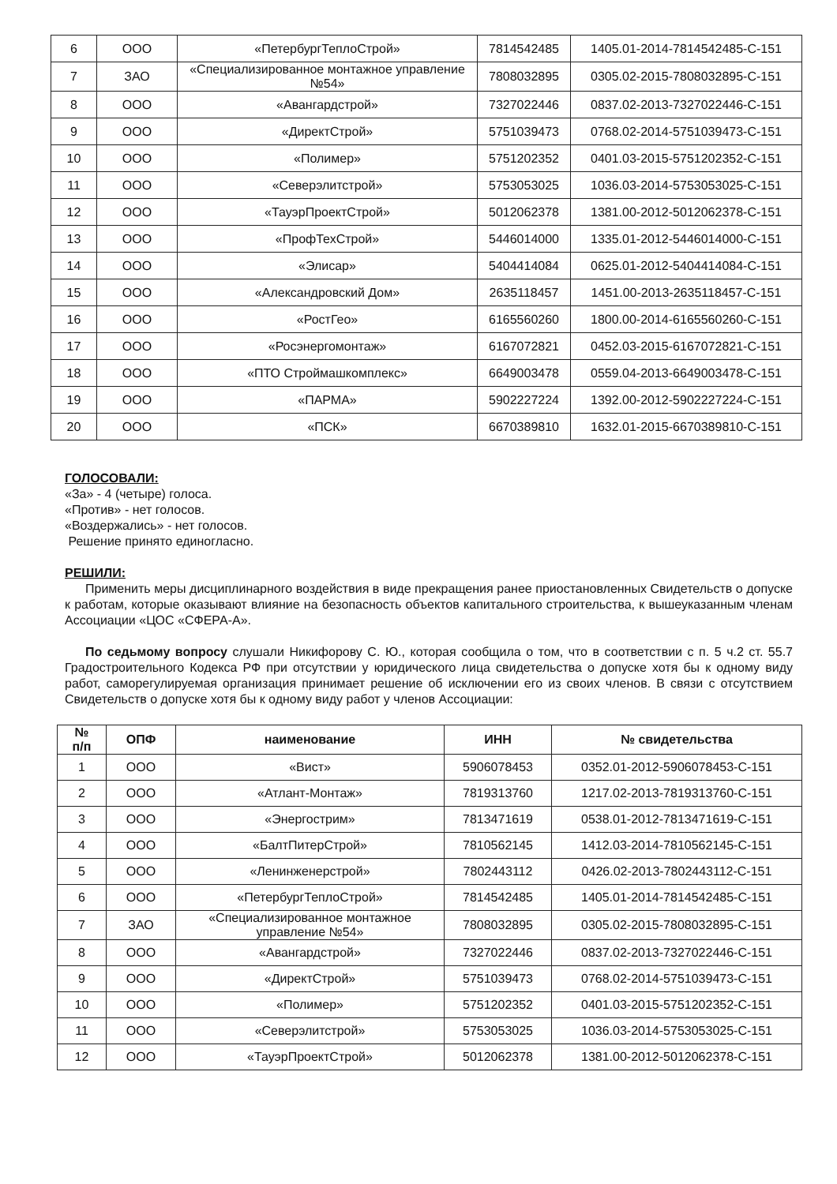| 6 | ООО | «ПетербургТеплоСтрой» | 7814542485 | 1405.01-2014-7814542485-С-151 |
| 7 | ЗАО | «Специализированное монтажное управление №54» | 7808032895 | 0305.02-2015-7808032895-С-151 |
| 8 | ООО | «Авангардстрой» | 7327022446 | 0837.02-2013-7327022446-С-151 |
| 9 | ООО | «ДиректСтрой» | 5751039473 | 0768.02-2014-5751039473-С-151 |
| 10 | ООО | «Полимер» | 5751202352 | 0401.03-2015-5751202352-С-151 |
| 11 | ООО | «Северэлитстрой» | 5753053025 | 1036.03-2014-5753053025-С-151 |
| 12 | ООО | «ТауэрПроектСтрой» | 5012062378 | 1381.00-2012-5012062378-С-151 |
| 13 | ООО | «ПрофТехСтрой» | 5446014000 | 1335.01-2012-5446014000-С-151 |
| 14 | ООО | «Элисар» | 5404414084 | 0625.01-2012-5404414084-С-151 |
| 15 | ООО | «Александровский Дом» | 2635118457 | 1451.00-2013-2635118457-С-151 |
| 16 | ООО | «РостГео» | 6165560260 | 1800.00-2014-6165560260-С-151 |
| 17 | ООО | «Росэнергомонтаж» | 6167072821 | 0452.03-2015-6167072821-С-151 |
| 18 | ООО | «ПТО Строймашкомплекс» | 6649003478 | 0559.04-2013-6649003478-С-151 |
| 19 | ООО | «ПАРМА» | 5902227224 | 1392.00-2012-5902227224-С-151 |
| 20 | ООО | «ПСК» | 6670389810 | 1632.01-2015-6670389810-С-151 |
ГОЛОСОВАЛИ:
«За» - 4 (четыре) голоса.
«Против» - нет голосов.
«Воздержались» - нет голосов.
Решение принято единогласно.
РЕШИЛИ:
Применить меры дисциплинарного воздействия в виде прекращения ранее приостановленных Свидетельств о допуске к работам, которые оказывают влияние на безопасность объектов капитального строительства, к вышеуказанным членам Ассоциации «ЦОС «СФЕРА-А».
По седьмому вопросу слушали Никифорову С. Ю., которая сообщила о том, что в соответствии с п. 5 ч.2 ст. 55.7 Градостроительного Кодекса РФ при отсутствии у юридического лица свидетельства о допуске хотя бы к одному виду работ, саморегулируемая организация принимает решение об исключении его из своих членов. В связи с отсутствием Свидетельств о допуске хотя бы к одному виду работ у членов Ассоциации:
| № п/п | ОПФ | наименование | ИНН | № свидетельства |
| --- | --- | --- | --- | --- |
| 1 | ООО | «Вист» | 5906078453 | 0352.01-2012-5906078453-С-151 |
| 2 | ООО | «Атлант-Монтаж» | 7819313760 | 1217.02-2013-7819313760-С-151 |
| 3 | ООО | «Энергострим» | 7813471619 | 0538.01-2012-7813471619-С-151 |
| 4 | ООО | «БалтПитерСтрой» | 7810562145 | 1412.03-2014-7810562145-С-151 |
| 5 | ООО | «Ленинженерстрой» | 7802443112 | 0426.02-2013-7802443112-С-151 |
| 6 | ООО | «ПетербургТеплоСтрой» | 7814542485 | 1405.01-2014-7814542485-С-151 |
| 7 | ЗАО | «Специализированное монтажное управление №54» | 7808032895 | 0305.02-2015-7808032895-С-151 |
| 8 | ООО | «Авангардстрой» | 7327022446 | 0837.02-2013-7327022446-С-151 |
| 9 | ООО | «ДиректСтрой» | 5751039473 | 0768.02-2014-5751039473-С-151 |
| 10 | ООО | «Полимер» | 5751202352 | 0401.03-2015-5751202352-С-151 |
| 11 | ООО | «Северэлитстрой» | 5753053025 | 1036.03-2014-5753053025-С-151 |
| 12 | ООО | «ТауэрПроектСтрой» | 5012062378 | 1381.00-2012-5012062378-С-151 |